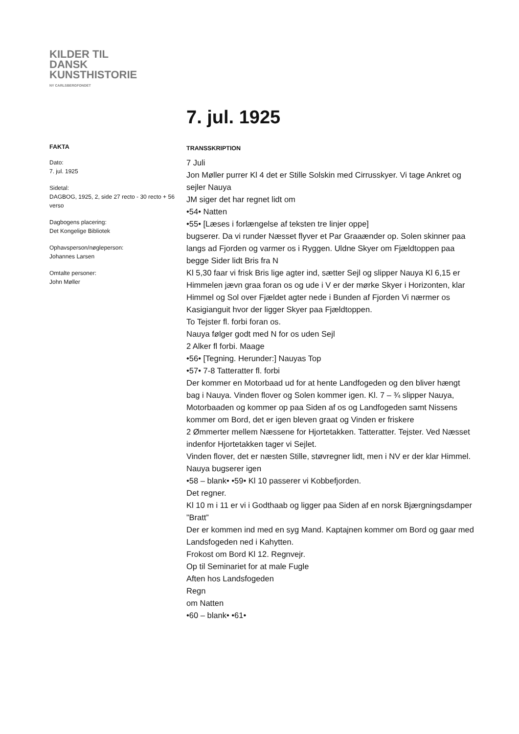KILDER TIL
DANSK
KUNSTHISTORIE
NY CARLSBERGFONDET
7. jul. 1925
FAKTA
Dato:
7. jul. 1925
Sidetal:
DAGBOG, 1925, 2, side 27 recto - 30 recto + 56 verso
Dagbogens placering:
Det Kongelige Bibliotek
Ophavsperson/nøgleperson:
Johannes Larsen
Omtalte personer:
John Møller
TRANSSKRIPTION
7 Juli
Jon Møller purrer Kl 4 det er Stille Solskin med Cirrusskyer. Vi tage Ankret og sejler Nauya
JM siger det har regnet lidt om
•54• Natten
•55• [Læses i forlængelse af teksten tre linjer oppe]
bugserer. Da vi runder Næsset flyver et Par Graaænder op. Solen skinner paa langs ad Fjorden og varmer os i Ryggen. Uldne Skyer om Fjældtoppen paa begge Sider lidt Bris fra N
Kl 5,30 faar vi frisk Bris lige agter ind, sætter Sejl og slipper Nauya Kl 6,15 er Himmelen jævn graa foran os og ude i V er der mørke Skyer i Horizonten, klar Himmel og Sol over Fjældet agter nede i Bunden af Fjorden Vi nærmer os Kasigianguit hvor der ligger Skyer paa Fjældtoppen.
To Tejster fl. forbi foran os.
Nauya følger godt med N for os uden Sejl
2 Alker fl forbi. Maage
•56• [Tegning. Herunder:] Nauyas Top
•57• 7-8 Tatteratter fl. forbi
Der kommer en Motorbaad ud for at hente Landfogeden og den bliver hængt bag i Nauya. Vinden flover og Solen kommer igen. Kl. 7 – ¾ slipper Nauya, Motorbaaden og kommer op paa Siden af os og Landfogeden samt Nissens kommer om Bord, det er igen bleven graat og Vinden er friskere
2 Ømmerter mellem Næssene for Hjortetakken. Tatteratter. Tejster. Ved Næsset indenfor Hjortetakken tager vi Sejlet.
Vinden flover, det er næsten Stille, støvregner lidt, men i NV er der klar Himmel.
Nauya bugserer igen
•58 – blank• •59• Kl 10 passerer vi Kobbefjorden.
Det regner.
Kl 10 m i 11 er vi i Godthaab og ligger paa Siden af en norsk Bjærgningsdamper
”Bratt”
Der er kommen ind med en syg Mand. Kaptajnen kommer om Bord og gaar med Landsfogeden ned i Kahytten.
Frokost om Bord Kl 12. Regnvejr.
Op til Seminariet for at male Fugle
Aften hos Landsfogeden
Regn
om Natten
•60 – blank• •61•